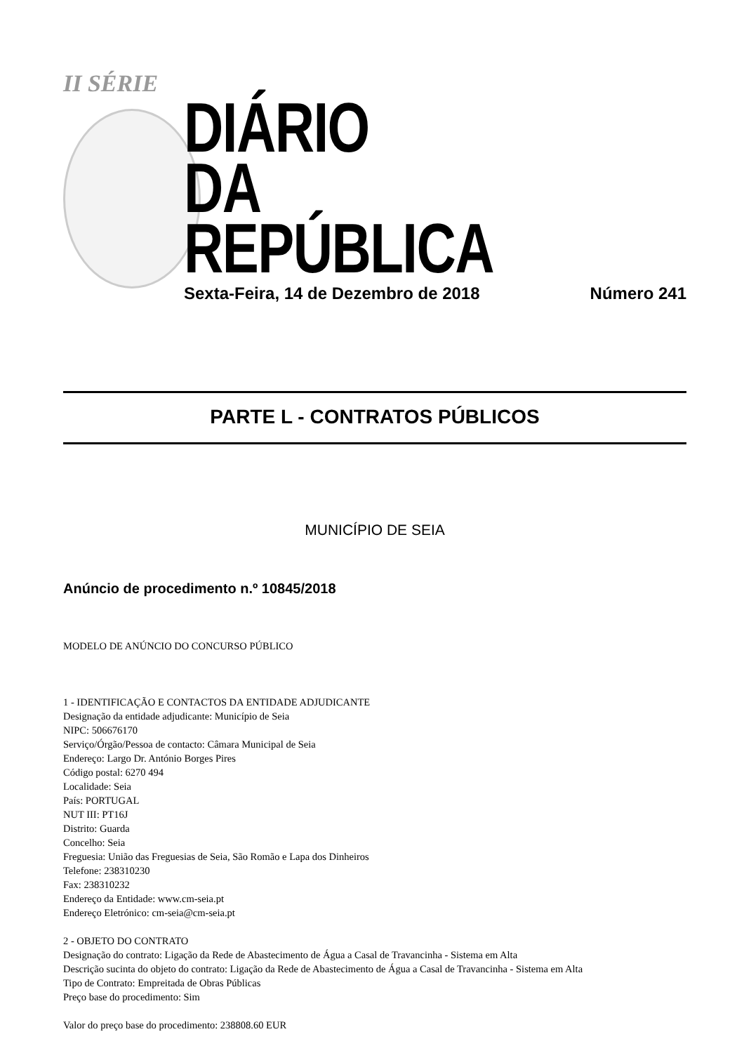II SÉRIE
DIÁRIO
DA REPÚBLICA
Sexta-Feira, 14 de Dezembro de 2018 Número 241
PARTE L - CONTRATOS PÚBLICOS
MUNICÍPIO DE SEIA
Anúncio de procedimento n.º 10845/2018
MODELO DE ANÚNCIO DO CONCURSO PÚBLICO
1 - IDENTIFICAÇÃO E CONTACTOS DA ENTIDADE ADJUDICANTE
Designação da entidade adjudicante: Município de Seia
NIPC: 506676170
Serviço/Órgão/Pessoa de contacto: Câmara Municipal de Seia
Endereço: Largo Dr. António Borges Pires
Código postal: 6270 494
Localidade: Seia
País: PORTUGAL
NUT III: PT16J
Distrito: Guarda
Concelho: Seia
Freguesia: União das Freguesias de Seia, São Romão e Lapa dos Dinheiros
Telefone: 238310230
Fax: 238310232
Endereço da Entidade: www.cm-seia.pt
Endereço Eletrónico: cm-seia@cm-seia.pt
2 - OBJETO DO CONTRATO
Designação do contrato: Ligação da Rede de Abastecimento de Água a Casal de Travancinha - Sistema em Alta
Descrição sucinta do objeto do contrato: Ligação da Rede de Abastecimento de Água a Casal de Travancinha - Sistema em Alta
Tipo de Contrato: Empreitada de Obras Públicas
Preço base do procedimento: Sim
Valor do preço base do procedimento: 238808.60 EUR